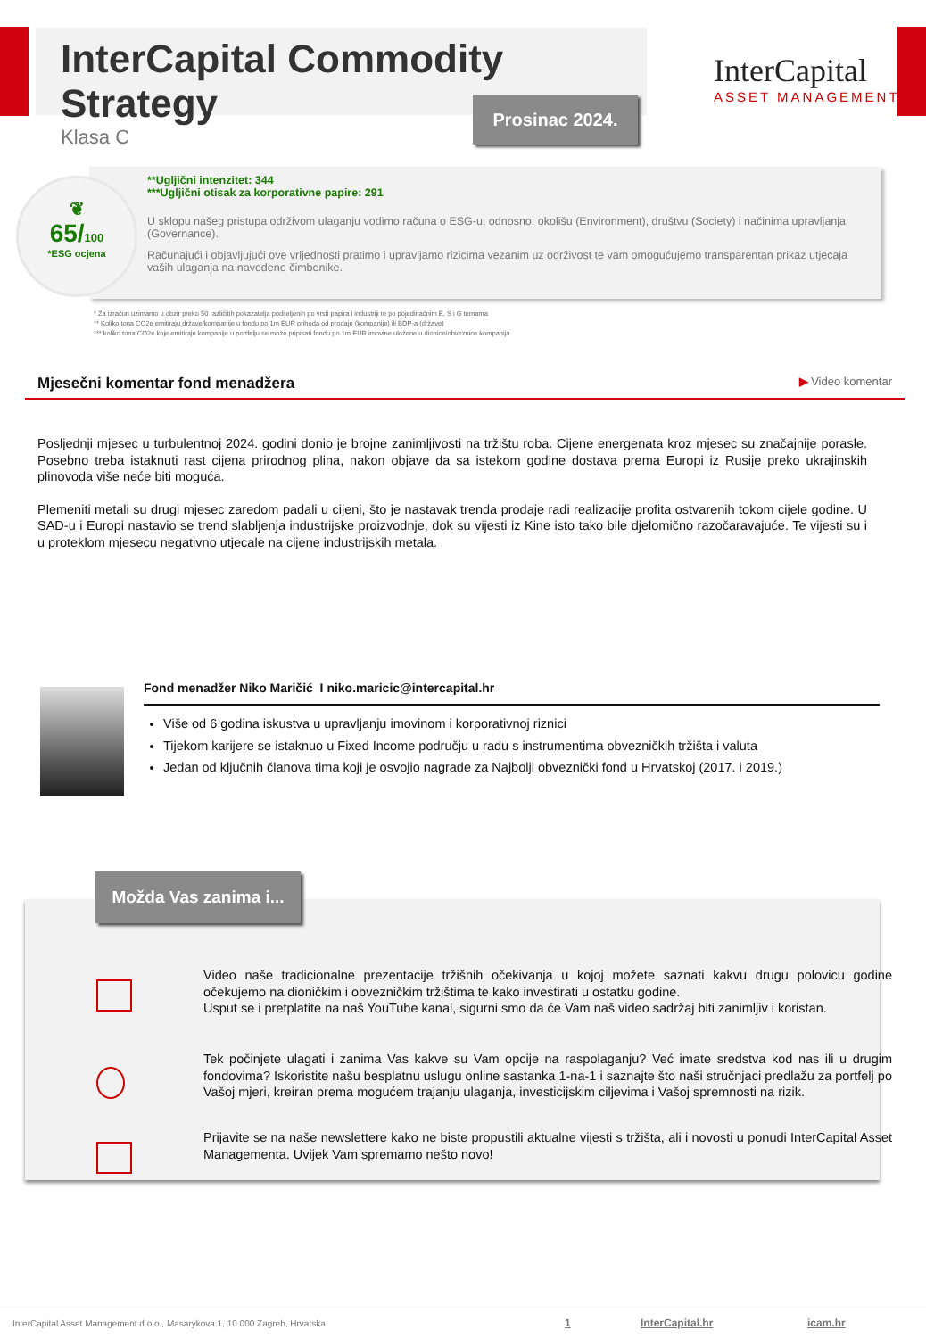InterCapital Commodity Strategy
Klasa C
Prosinac 2024.
InterCapital
ASSET MANAGEMENT
**Ugljični intenzitet: 344
***Ugljični otisak za korporativne papire: 291
U sklopu našeg pristupa održivom ulaganju vodimo računa o ESG-u, odnosno: okolišu (Environment), društvu (Society) i načinima upravljanja (Governance).
Računajući i objavljujući ove vrijednosti pratimo i upravljamo rizicima vezanim uz održivost te vam omogućujemo transparentan prikaz utjecaja vaših ulaganja na navedene čimbenike.
❦
65/100
*ESG ocjena
* Za izračun uzimamo u obzir preko 50 različitih pokazatelja podijeljenih po vrsti papira i industriji te po pojedinačnim E, S i G temama
** Koliko tona CO2e emitiraju države/kompanije u fondu po 1m EUR prihoda od prodaje (kompanije) ili BDP-a (države)
*** koliko tona CO2e koje emitiraju kompanije u portfelju se može pripisati fondu po 1m EUR imovine uložene u dionice/obveznice kompanija
Mjesečni komentar fond menadžera ▶ Video komentar
Posljednji mjesec u turbulentnoj 2024. godini donio je brojne zanimljivosti na tržištu roba. Cijene energenata kroz mjesec su značajnije porasle. Posebno treba istaknuti rast cijena prirodnog plina, nakon objave da sa istekom godine dostava prema Europi iz Rusije preko ukrajinskih plinovoda više neće biti moguća.
Plemeniti metali su drugi mjesec zaredom padali u cijeni, što je nastavak trenda prodaje radi realizacije profita ostvarenih tokom cijele godine. U SAD-u i Europi nastavio se trend slabljenja industrijske proizvodnje, dok su vijesti iz Kine isto tako bile djelomično razočaravajuće. Te vijesti su i u proteklom mjesecu negativno utjecale na cijene industrijskih metala.
Fond menadžer Niko Maričić I niko.maricic@intercapital.hr
Više od 6 godina iskustva u upravljanju imovinom i korporativnoj riznici
Tijekom karijere se istaknuo u Fixed Income području u radu s instrumentima obvezničkih tržišta i valuta
Jedan od ključnih članova tima koji je osvojio nagrade za Najbolji obveznički fond u Hrvatskoj (2017. i 2019.)
Video naše tradicionalne prezentacije tržišnih očekivanja u kojoj možete saznati kakvu drugu polovicu godine očekujemo na dioničkim i obvezničkim tržištima te kako investirati u ostatku godine.
Usput se i pretplatite na naš YouTube kanal, sigurni smo da će Vam naš video sadržaj biti zanimljiv i koristan.
Tek počinjete ulagati i zanima Vas kakve su Vam opcije na raspolaganju? Već imate sredstva kod nas ili u drugim fondovima? Iskoristite našu besplatnu uslugu online sastanka 1-na-1 i saznajte što naši stručnjaci predlažu za portfelj po Vašoj mjeri, kreiran prema mogućem trajanju ulaganja, investicijskim ciljevima i Vašoj spremnosti na rizik.
Prijavite se na naše newslettere kako ne biste propustili aktualne vijesti s tržišta, ali i novosti u ponudi InterCapital Asset Managementa. Uvijek Vam spremamo nešto novo!
Možda Vas zanima i...
InterCapital Asset Management d.o.o., Masarykova 1, 10 000 Zagreb, Hrvatska 1 InterCapital.hr icam.hr